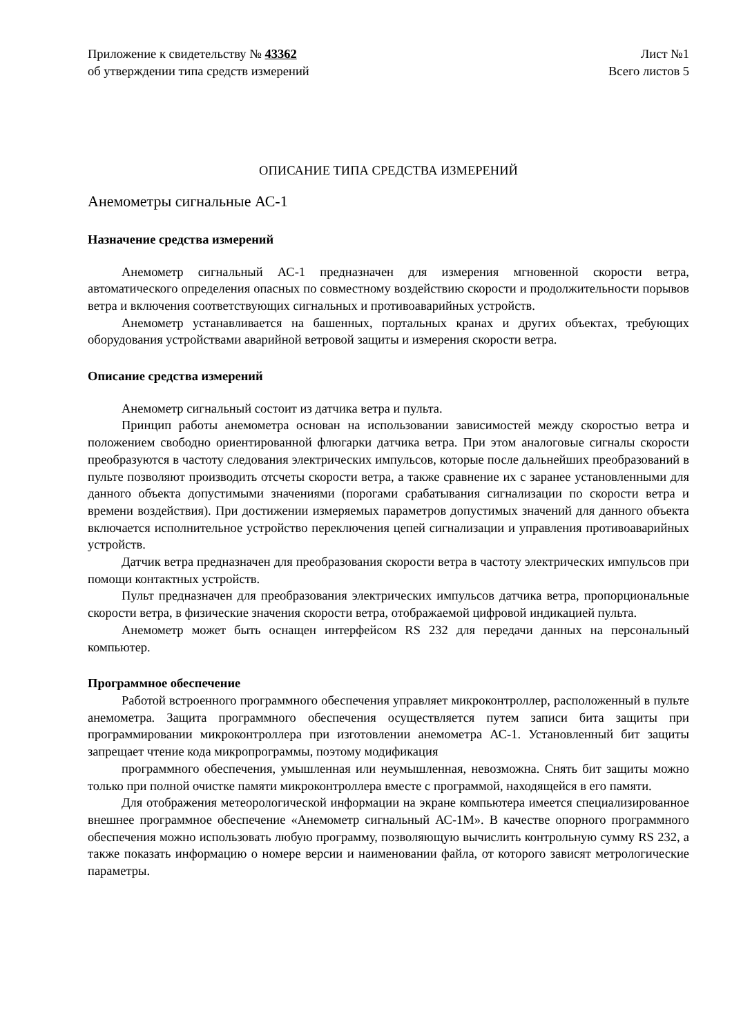Приложение к свидетельству № 43362
об утверждении типа средств измерений
Лист №1
Всего листов 5
ОПИСАНИЕ ТИПА СРЕДСТВА ИЗМЕРЕНИЙ
Анемометры сигнальные АС-1
Назначение средства измерений
Анемометр сигнальный АС-1 предназначен для измерения мгновенной скорости ветра, автоматического определения опасных по совместному воздействию скорости и продолжительности порывов ветра и включения соответствующих сигнальных и противоаварийных устройств.
Анемометр устанавливается на башенных, портальных кранах и других объектах, требующих оборудования устройствами аварийной ветровой защиты и измерения скорости ветра.
Описание средства измерений
Анемометр сигнальный состоит из датчика ветра и пульта.
Принцип работы анемометра основан на использовании зависимостей между скоростью ветра и положением свободно ориентированной флюгарки датчика ветра. При этом аналоговые сигналы скорости преобразуются в частоту следования электрических импульсов, которые после дальнейших преобразований в пульте позволяют производить отсчеты скорости ветра, а также сравнение их с заранее установленными для данного объекта допустимыми значениями (порогами срабатывания сигнализации по скорости ветра и времени воздействия). При достижении измеряемых параметров допустимых значений для данного объекта включается исполнительное устройство переключения цепей сигнализации и управления противоаварийных устройств.
Датчик ветра предназначен для преобразования скорости ветра в частоту электрических импульсов при помощи контактных устройств.
Пульт предназначен для преобразования электрических импульсов датчика ветра, пропорциональные скорости ветра, в физические значения скорости ветра, отображаемой цифровой индикацией пульта.
Анемометр может быть оснащен интерфейсом RS 232 для передачи данных на персональный компьютер.
Программное обеспечение
Работой встроенного программного обеспечения управляет микроконтроллер, расположенный в пульте анемометра. Защита программного обеспечения осуществляется путем записи бита защиты при программировании микроконтроллера при изготовлении анемометра АС-1. Установленный бит защиты запрещает чтение кода микропрограммы, поэтому модификация
программного обеспечения, умышленная или неумышленная, невозможна. Снять бит защиты можно только при полной очистке памяти микроконтроллера вместе с программой, находящейся в его памяти.
Для отображения метеорологической информации на экране компьютера имеется специализированное внешнее программное обеспечение «Анемометр сигнальный АС-1М». В качестве опорного программного обеспечения можно использовать любую программу, позволяющую вычислить контрольную сумму RS 232, а также показать информацию о номере версии и наименовании файла, от которого зависят метрологические параметры.